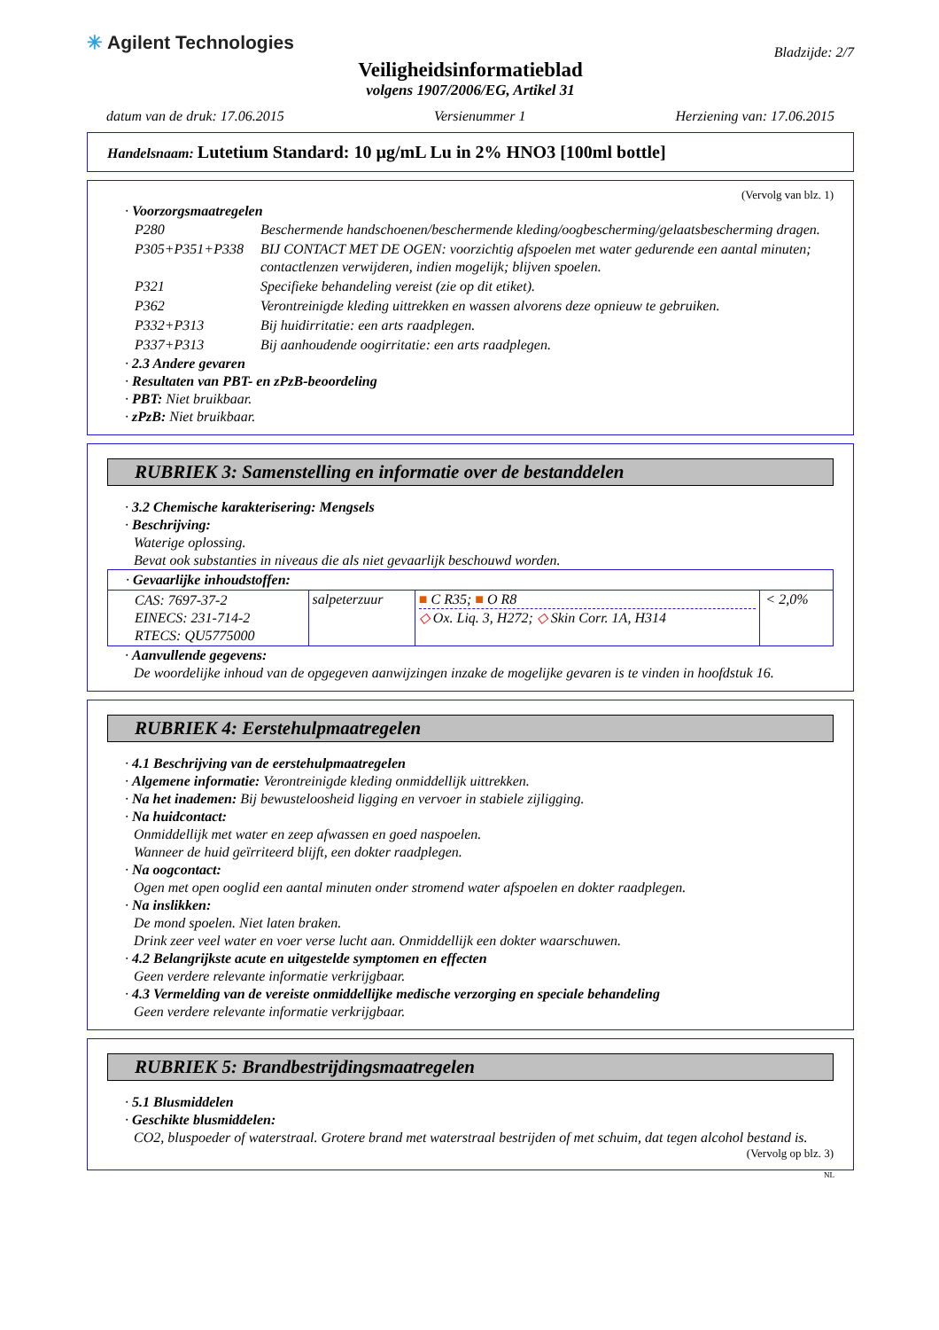✳ Agilent Technologies
Bladzijde: 2/7
Veiligheidsinformatieblad
volgens 1907/2006/EG, Artikel 31
datum van de druk: 17.06.2015 Versienummer 1 Herziening van: 17.06.2015
Handelsnaam: Lutetium Standard: 10 µg/mL Lu in 2% HNO3 [100ml bottle]
(Vervolg van blz. 1)
· Voorzorgsmaatregelen
| P280 | Beschermende handschoenen/beschermende kleding/oogbescherming/gelaatsbescherming dragen. |
| P305+P351+P338 | BIJ CONTACT MET DE OGEN: voorzichtig afspoelen met water gedurende een aantal minuten; contactlenzen verwijderen, indien mogelijk; blijven spoelen. |
| P321 | Specifieke behandeling vereist (zie op dit etiket). |
| P362 | Verontreinigde kleding uittrekken en wassen alvorens deze opnieuw te gebruiken. |
| P332+P313 | Bij huidirritatie: een arts raadplegen. |
| P337+P313 | Bij aanhoudende oogirritatie: een arts raadplegen. |
· 2.3 Andere gevaren
· Resultaten van PBT- en zPzB-beoordeling
· PBT: Niet bruikbaar.
· zPzB: Niet bruikbaar.
RUBRIEK 3: Samenstelling en informatie over de bestanddelen
· 3.2 Chemische karakterisering: Mengsels
· Beschrijving:
Waterige oplossing.
Bevat ook substanties in niveaus die als niet gevaarlijk beschouwd worden.
| · Gevaarlijke inhoudstoffen: | | | |
| CAS: 7697-37-2 EINECS: 231-714-2 RTECS: QU5775000 | salpeterzuur | ■ C R35; ■ O R8 ◇ Ox. Liq. 3, H272; ◇ Skin Corr. 1A, H314 | < 2,0% |
· Aanvullende gegevens:
De woordelijke inhoud van de opgegeven aanwijzingen inzake de mogelijke gevaren is te vinden in hoofdstuk 16.
RUBRIEK 4: Eerstehulpmaatregelen
· 4.1 Beschrijving van de eerstehulpmaatregelen
· Algemene informatie: Verontreinigde kleding onmiddellijk uittrekken.
· Na het inademen: Bij bewusteloosheid ligging en vervoer in stabiele zijligging.
· Na huidcontact:
Onmiddellijk met water en zeep afwassen en goed naspoelen.
Wanneer de huid geïrriteerd blijft, een dokter raadplegen.
· Na oogcontact:
Ogen met open ooglid een aantal minuten onder stromend water afspoelen en dokter raadplegen.
· Na inslikken:
De mond spoelen. Niet laten braken.
Drink zeer veel water en voer verse lucht aan. Onmiddellijk een dokter waarschuwen.
· 4.2 Belangrijkste acute en uitgestelde symptomen en effecten
Geen verdere relevante informatie verkrijgbaar.
· 4.3 Vermelding van de vereiste onmiddellijke medische verzorging en speciale behandeling
Geen verdere relevante informatie verkrijgbaar.
RUBRIEK 5: Brandbestrijdingsmaatregelen
· 5.1 Blusmiddelen
· Geschikte blusmiddelen:
CO2, bluspoeder of waterstraal. Grotere brand met waterstraal bestrijden of met schuim, dat tegen alcohol bestand is.
(Vervolg op blz. 3)
NL